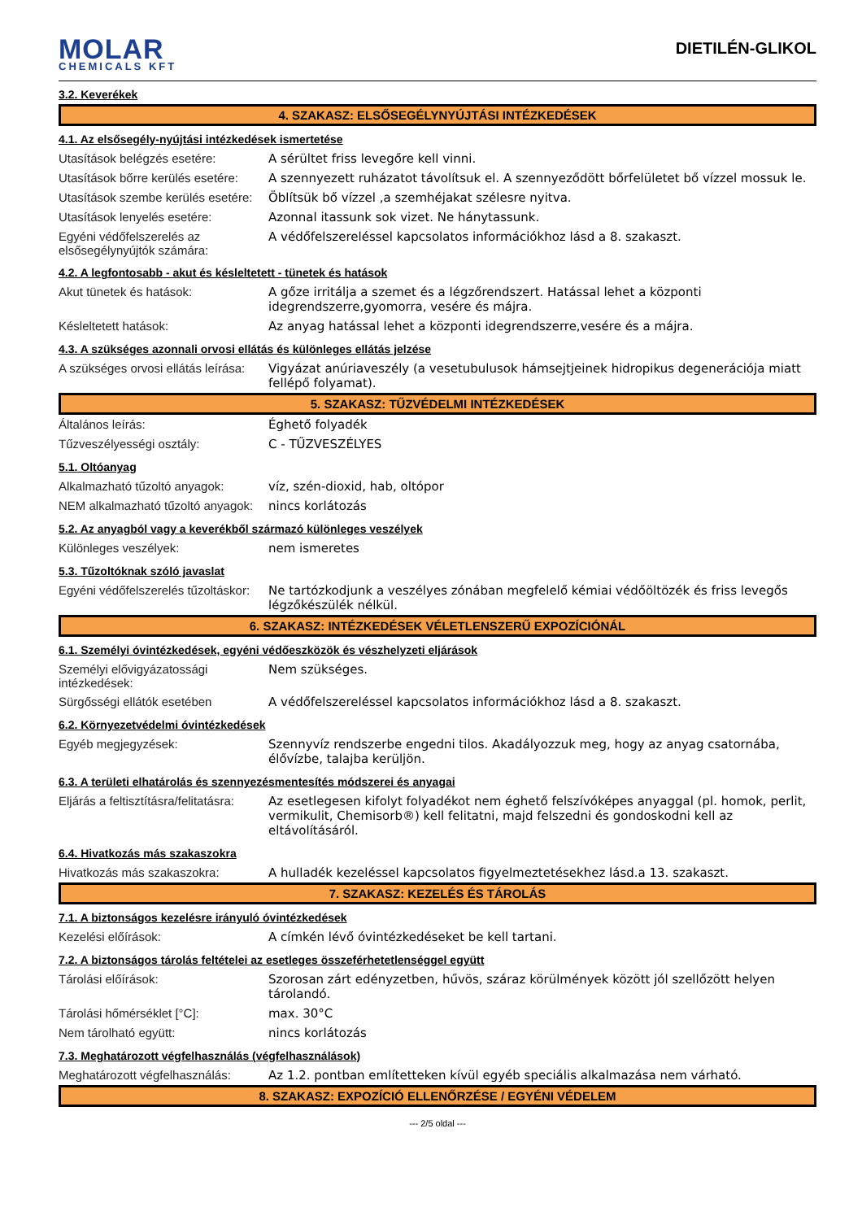MOLAR
CHEMICALS KFT
DIETILÉN-GLIKOL
3.2. Keverékek
4. SZAKASZ: ELSŐSEGÉLYNYÚJTÁSI INTÉZKEDÉSEK
4.1. Az elsősegély-nyújtási intézkedések ismertetése
| Utasítások belégzés esetére: | A sérültet friss levegőre kell vinni. |
| Utasítások bőrre kerülés esetére: | A szennyezett ruházatot távolítsuk el. A szennyeződött bőrfelületet bő vízzel mossuk le. |
| Utasítások szembe kerülés esetére: | Öblítsük bő vízzel ,a szemhéjakat szélesre nyitva. |
| Utasítások lenyelés esetére: | Azonnal itassunk sok vizet. Ne hánytassunk. |
| Egyéni védőfelszerelés az elsősegélynyújtók számára: | A védőfelszereléssel kapcsolatos információkhoz lásd a 8. szakaszt. |
4.2. A legfontosabb - akut és késleltetett - tünetek és hatások
| Akut tünetek és hatások: | A gőze irritálja a szemet és a légzőrendszert. Hatással lehet a központi idegrendszerre,gyomorra, vesére és májra. |
| Késleltetett hatások: | Az anyag hatással lehet a központi idegrendszerre,vesére és a májra. |
4.3. A szükséges azonnali orvosi ellátás és különleges ellátás jelzése
| A szükséges orvosi ellátás leírása: | Vigyázat anúriaveszély (a vesetubulusok hámsejtjeinek hidropikus degenerációja miatt fellépő folyamat). |
5. SZAKASZ: TŰZVÉDELMI INTÉZKEDÉSEK
| Általános leírás: | Éghető folyadék |
| Tűzveszélyességi osztály: | C - TŰZVESZÉLYES |
5.1. Oltóanyag
| Alkalmazható tűzoltó anyagok: | víz, szén-dioxid, hab, oltópor |
| NEM alkalmazható tűzoltó anyagok: | nincs korlátozás |
5.2. Az anyagból vagy a keverékből származó különleges veszélyek
| Különleges veszélyek: | nem ismeretes |
5.3. Tűzoltóknak szóló javaslat
| Egyéni védőfelszerelés tűzoltáskor: | Ne tartózkodjunk a veszélyes zónában megfelelő kémiai védőöltözék és friss levegős légzőkészülék nélkül. |
6. SZAKASZ: INTÉZKEDÉSEK VÉLETLENSZERŰ EXPOZÍCIÓNÁL
6.1. Személyi óvintézkedések, egyéni védőeszközök és vészhelyzeti eljárások
| Személyi elővigyázatossági intézkedések: | Nem szükséges. |
| Sürgősségi ellátók esetében | A védőfelszereléssel kapcsolatos információkhoz lásd a 8. szakaszt. |
6.2. Környezetvédelmi óvintézkedések
| Egyéb megjegyzések: | Szennyvíz rendszerbe engedni tilos. Akadályozzuk meg, hogy az anyag csatornába, élővízbe, talajba kerüljön. |
6.3. A területi elhatárolás és szennyezésmentesítés módszerei és anyagai
| Eljárás a feltisztításra/felitatásra: | Az esetlegesen kifolyt folyadékot nem éghető felszívóképes anyaggal (pl. homok, perlit, vermikulit, Chemisorb®) kell felitatni, majd felszedni és gondoskodni kell az eltávolításáról. |
6.4. Hivatkozás más szakaszokra
| Hivatkozás más szakaszokra: | A hulladék kezeléssel kapcsolatos figyelmeztetésekhez lásd.a 13. szakaszt. |
7. SZAKASZ: KEZELÉS ÉS TÁROLÁS
7.1. A biztonságos kezelésre irányuló óvintézkedések
| Kezelési előírások: | A címkén lévő óvintézkedéseket be kell tartani. |
7.2. A biztonságos tárolás feltételei az esetleges összeférhetetlenséggel együtt
| Tárolási előírások: | Szorosan zárt edényzetben, hűvös, száraz körülmények között jól szellőzött helyen tárolandó. |
| Tárolási hőmérséklet [°C]: | max. 30°C |
| Nem tárolható együtt: | nincs korlátozás |
7.3. Meghatározott végfelhasználás (végfelhasználások)
| Meghatározott végfelhasználás: | Az 1.2. pontban említetteken kívül egyéb speciális alkalmazása nem várható. |
8. SZAKASZ: EXPOZÍCIÓ ELLENŐRZÉSE / EGYÉNI VÉDELEM
--- 2/5 oldal ---